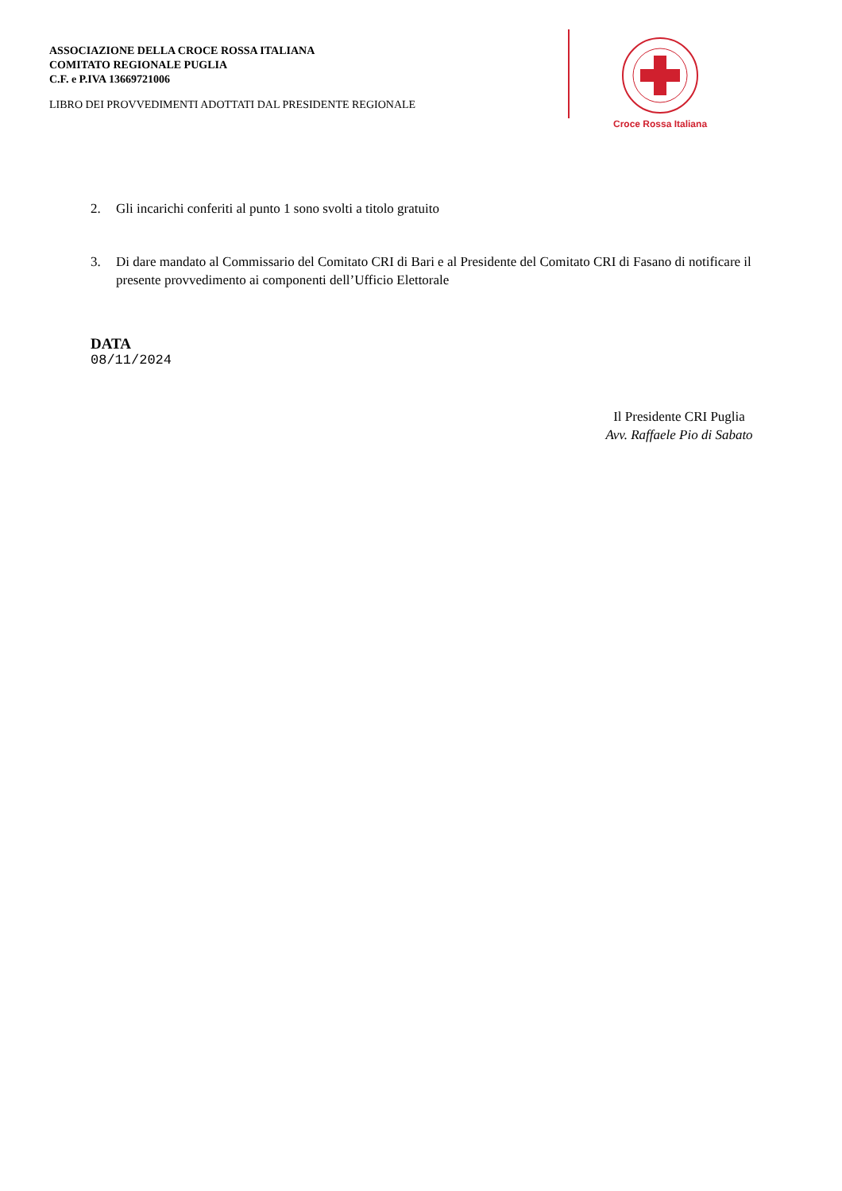ASSOCIAZIONE DELLA CROCE ROSSA ITALIANA
COMITATO REGIONALE PUGLIA
C.F. e P.IVA 13669721006
LIBRO DEI PROVVEDIMENTI ADOTTATI DAL PRESIDENTE REGIONALE
Croce Rossa Italiana
2. Gli incarichi conferiti al punto 1 sono svolti a titolo gratuito
3. Di dare mandato al Commissario del Comitato CRI di Bari e al Presidente del Comitato CRI di Fasano di notificare il presente provvedimento ai componenti dell’Ufficio Elettorale
DATA
08/11/2024
Il Presidente CRI Puglia
Avv. Raffaele Pio di Sabato